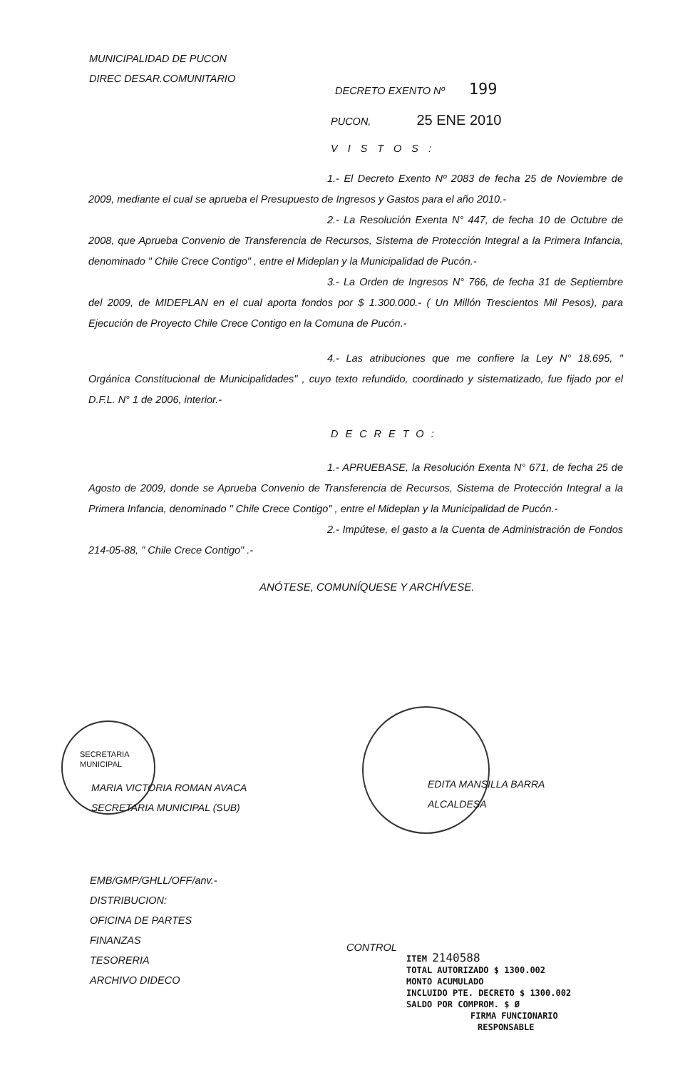MUNICIPALIDAD DE PUCON
DIREC DESAR.COMUNITARIO
DECRETO EXENTO Nº 199
PUCON, 25 ENE 2010
VISTOS:
1.- El Decreto Exento Nº 2083 de fecha 25 de Noviembre de 2009, mediante el cual se aprueba el Presupuesto de Ingresos y Gastos para el año 2010.-
2.- La Resolución Exenta N° 447, de fecha 10 de Octubre de 2008, que Aprueba Convenio de Transferencia de Recursos, Sistema de Protección Integral a la Primera Infancia, denominado " Chile Crece Contigo" , entre el Mideplan y la Municipalidad de Pucón.-
3.- La Orden de Ingresos N° 766, de fecha 31 de Septiembre del 2009, de MIDEPLAN en el cual aporta fondos por $ 1.300.000.- ( Un Millón Trescientos Mil Pesos), para Ejecución de Proyecto Chile Crece Contigo en la Comuna de Pucón.-
4.- Las atribuciones que me confiere la Ley N° 18.695, " Orgánica Constitucional de Municipalidades" , cuyo texto refundido, coordinado y sistematizado, fue fijado por el D.F.L. N° 1 de 2006, interior.-
DECRETO:
1.- APRUEBASE, la Resolución Exenta N° 671, de fecha 25 de Agosto de 2009, donde se Aprueba Convenio de Transferencia de Recursos, Sistema de Protección Integral a la Primera Infancia, denominado " Chile Crece Contigo" , entre el Mideplan y la Municipalidad de Pucón.-
2.- Impútese, el gasto a la Cuenta de Administración de Fondos 214-05-88, " Chile Crece Contigo" .-
ANÓTESE, COMUNÍQUESE Y ARCHÍVESE.
SECRETARIA
MUNICIPAL
MARIA VICTORIA ROMAN AVACA
SECRETARIA MUNICIPAL (SUB)
EDITA MANSILLA BARRA
ALCALDESA
EMB/GMP/GHLL/OFF/anv.-
DISTRIBUCION:
OFICINA DE PARTES
FINANZAS
TESORERIA
ARCHIVO DIDECO
CONTROL
ITEM 2140588
TOTAL AUTORIZADO $ 1300.002
MONTO ACUMULADO
INCLUIDO PTE. DECRETO $ 1300.002
SALDO POR COMPROM. $ Ø
FIRMA FUNCIONARIO
RESPONSABLE